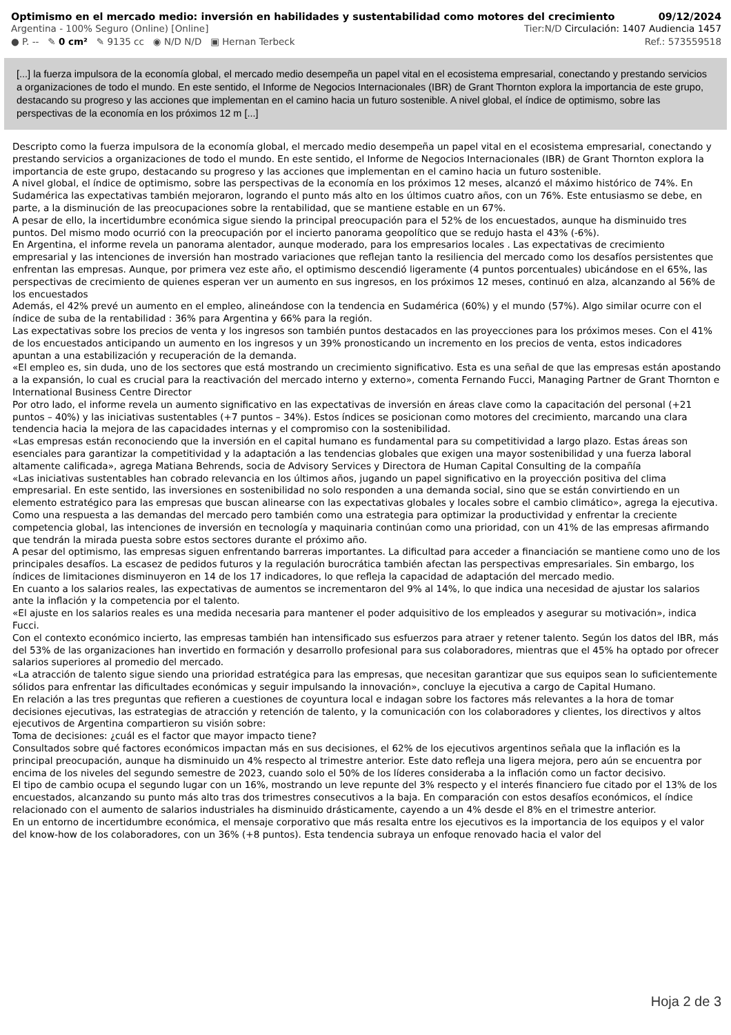Optimismo en el mercado medio: inversión en habilidades y sustentabilidad como motores del crecimiento 09/12/2024
Argentina - 100% Seguro (Online) [Online] Tier:N/D Circulación: 1407 Audiencia 1457
● P. -- ✎ 0 cm² ✎ 9135 cc ◉ N/D N/D ▣ Hernan Terbeck Ref.: 573559518
[...] la fuerza impulsora de la economía global, el mercado medio desempeña un papel vital en el ecosistema empresarial, conectando y prestando servicios a organizaciones de todo el mundo. En este sentido, el Informe de Negocios Internacionales (IBR) de Grant Thornton explora la importancia de este grupo, destacando su progreso y las acciones que implementan en el camino hacia un futuro sostenible. A nivel global, el índice de optimismo, sobre las perspectivas de la economía en los próximos 12 m [...]
Descripto como la fuerza impulsora de la economía global, el mercado medio desempeña un papel vital en el ecosistema empresarial, conectando y prestando servicios a organizaciones de todo el mundo. En este sentido, el Informe de Negocios Internacionales (IBR) de Grant Thornton explora la importancia de este grupo, destacando su progreso y las acciones que implementan en el camino hacia un futuro sostenible.
A nivel global, el índice de optimismo, sobre las perspectivas de la economía en los próximos 12 meses, alcanzó el máximo histórico de 74%. En Sudamérica las expectativas también mejoraron, logrando el punto más alto en los últimos cuatro años, con un 76%. Este entusiasmo se debe, en parte, a la disminución de las preocupaciones sobre la rentabilidad, que se mantiene estable en un 67%.
A pesar de ello, la incertidumbre económica sigue siendo la principal preocupación para el 52% de los encuestados, aunque ha disminuido tres puntos. Del mismo modo ocurrió con la preocupación por el incierto panorama geopolítico que se redujo hasta el 43% (-6%).
En Argentina, el informe revela un panorama alentador, aunque moderado, para los empresarios locales . Las expectativas de crecimiento empresarial y las intenciones de inversión han mostrado variaciones que reflejan tanto la resiliencia del mercado como los desafíos persistentes que enfrentan las empresas. Aunque, por primera vez este año, el optimismo descendió ligeramente (4 puntos porcentuales) ubicándose en el 65%, las perspectivas de crecimiento de quienes esperan ver un aumento en sus ingresos, en los próximos 12 meses, continuó en alza, alcanzando al 56% de los encuestados
Además, el 42% prevé un aumento en el empleo, alineándose con la tendencia en Sudamérica (60%) y el mundo (57%). Algo similar ocurre con el índice de suba de la rentabilidad : 36% para Argentina y 66% para la región.
Las expectativas sobre los precios de venta y los ingresos son también puntos destacados en las proyecciones para los próximos meses. Con el 41% de los encuestados anticipando un aumento en los ingresos y un 39% pronosticando un incremento en los precios de venta, estos indicadores apuntan a una estabilización y recuperación de la demanda.
«El empleo es, sin duda, uno de los sectores que está mostrando un crecimiento significativo. Esta es una señal de que las empresas están apostando a la expansión, lo cual es crucial para la reactivación del mercado interno y externo», comenta Fernando Fucci, Managing Partner de Grant Thornton e International Business Centre Director
Por otro lado, el informe revela un aumento significativo en las expectativas de inversión en áreas clave como la capacitación del personal (+21 puntos – 40%) y las iniciativas sustentables (+7 puntos – 34%). Estos índices se posicionan como motores del crecimiento, marcando una clara tendencia hacia la mejora de las capacidades internas y el compromiso con la sostenibilidad.
«Las empresas están reconociendo que la inversión en el capital humano es fundamental para su competitividad a largo plazo. Estas áreas son esenciales para garantizar la competitividad y la adaptación a las tendencias globales que exigen una mayor sostenibilidad y una fuerza laboral altamente calificada», agrega Matiana Behrends, socia de Advisory Services y Directora de Human Capital Consulting de la compañía
«Las iniciativas sustentables han cobrado relevancia en los últimos años, jugando un papel significativo en la proyección positiva del clima empresarial. En este sentido, las inversiones en sostenibilidad no solo responden a una demanda social, sino que se están convirtiendo en un elemento estratégico para las empresas que buscan alinearse con las expectativas globales y locales sobre el cambio climático», agrega la ejecutiva.
Como una respuesta a las demandas del mercado pero también como una estrategia para optimizar la productividad y enfrentar la creciente competencia global, las intenciones de inversión en tecnología y maquinaria continúan como una prioridad, con un 41% de las empresas afirmando que tendrán la mirada puesta sobre estos sectores durante el próximo año.
A pesar del optimismo, las empresas siguen enfrentando barreras importantes. La dificultad para acceder a financiación se mantiene como uno de los principales desafíos. La escasez de pedidos futuros y la regulación burocrática también afectan las perspectivas empresariales. Sin embargo, los índices de limitaciones disminuyeron en 14 de los 17 indicadores, lo que refleja la capacidad de adaptación del mercado medio.
En cuanto a los salarios reales, las expectativas de aumentos se incrementaron del 9% al 14%, lo que indica una necesidad de ajustar los salarios ante la inflación y la competencia por el talento.
«El ajuste en los salarios reales es una medida necesaria para mantener el poder adquisitivo de los empleados y asegurar su motivación», indica Fucci.
Con el contexto económico incierto, las empresas también han intensificado sus esfuerzos para atraer y retener talento. Según los datos del IBR, más del 53% de las organizaciones han invertido en formación y desarrollo profesional para sus colaboradores, mientras que el 45% ha optado por ofrecer salarios superiores al promedio del mercado.
«La atracción de talento sigue siendo una prioridad estratégica para las empresas, que necesitan garantizar que sus equipos sean lo suficientemente sólidos para enfrentar las dificultades económicas y seguir impulsando la innovación», concluye la ejecutiva a cargo de Capital Humano.
En relación a las tres preguntas que refieren a cuestiones de coyuntura local e indagan sobre los factores más relevantes a la hora de tomar decisiones ejecutivas, las estrategias de atracción y retención de talento, y la comunicación con los colaboradores y clientes, los directivos y altos ejecutivos de Argentina compartieron su visión sobre:
Toma de decisiones: ¿cuál es el factor que mayor impacto tiene?
Consultados sobre qué factores económicos impactan más en sus decisiones, el 62% de los ejecutivos argentinos señala que la inflación es la principal preocupación, aunque ha disminuido un 4% respecto al trimestre anterior. Este dato refleja una ligera mejora, pero aún se encuentra por encima de los niveles del segundo semestre de 2023, cuando solo el 50% de los líderes consideraba a la inflación como un factor decisivo.
El tipo de cambio ocupa el segundo lugar con un 16%, mostrando un leve repunte del 3% respecto y el interés financiero fue citado por el 13% de los encuestados, alcanzando su punto más alto tras dos trimestres consecutivos a la baja. En comparación con estos desafíos económicos, el índice relacionado con el aumento de salarios industriales ha disminuido drásticamente, cayendo a un 4% desde el 8% en el trimestre anterior.
En un entorno de incertidumbre económica, el mensaje corporativo que más resalta entre los ejecutivos es la importancia de los equipos y el valor del know-how de los colaboradores, con un 36% (+8 puntos). Esta tendencia subraya un enfoque renovado hacia el valor del
Hoja 2 de 3